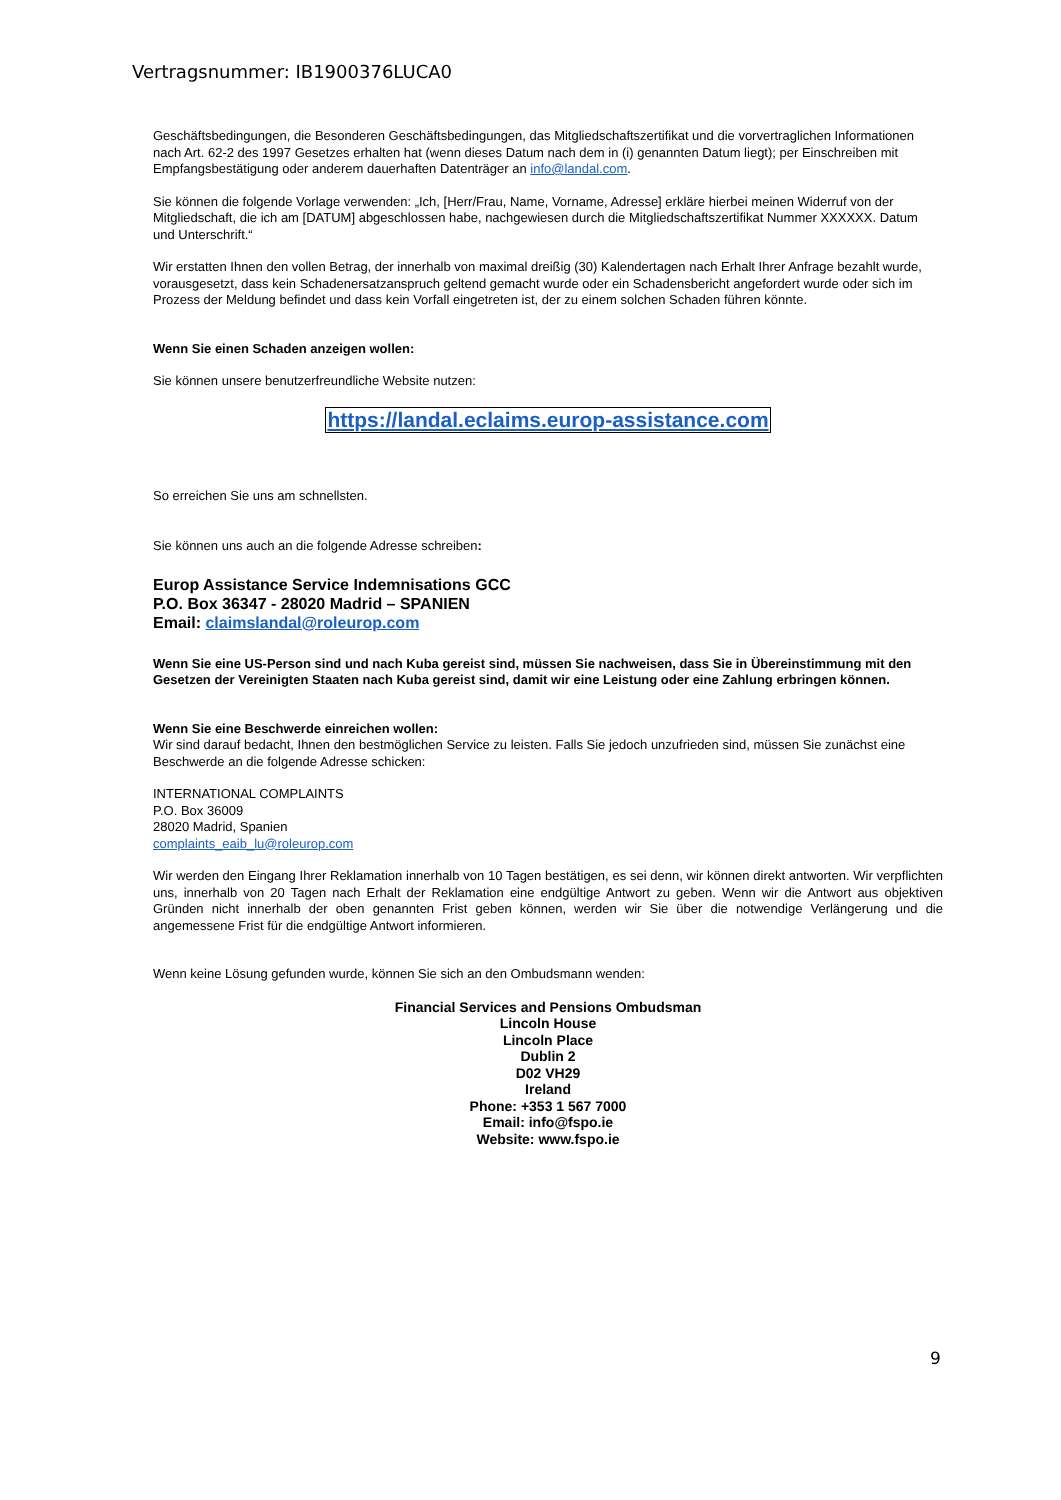Vertragsnummer: IB1900376LUCA0
Geschäftsbedingungen, die Besonderen Geschäftsbedingungen, das Mitgliedschaftszertifikat und die vorvertraglichen Informationen nach Art. 62-2 des 1997 Gesetzes erhalten hat (wenn dieses Datum nach dem in (i) genannten Datum liegt); per Einschreiben mit Empfangsbestätigung oder anderem dauerhaften Datenträger an info@landal.com.
Sie können die folgende Vorlage verwenden: „Ich, [Herr/Frau, Name, Vorname, Adresse] erkläre hierbei meinen Widerruf von der Mitgliedschaft, die ich am [DATUM] abgeschlossen habe, nachgewiesen durch die Mitgliedschaftszertifikat Nummer XXXXXX. Datum und Unterschrift.“
Wir erstatten Ihnen den vollen Betrag, der innerhalb von maximal dreißig (30) Kalendertagen nach Erhalt Ihrer Anfrage bezahlt wurde, vorausgesetzt, dass kein Schadenersatzanspruch geltend gemacht wurde oder ein Schadensbericht angefordert wurde oder sich im Prozess der Meldung befindet und dass kein Vorfall eingetreten ist, der zu einem solchen Schaden führen könnte.
Wenn Sie einen Schaden anzeigen wollen:
Sie können unsere benutzerfreundliche Website nutzen:
https://landal.eclaims.europ-assistance.com
So erreichen Sie uns am schnellsten.
Sie können uns auch an die folgende Adresse schreiben:
Europ Assistance Service Indemnisations GCC
P.O. Box 36347 - 28020 Madrid – SPANIEN
Email: claimslandal@roleurop.com
Wenn Sie eine US-Person sind und nach Kuba gereist sind, müssen Sie nachweisen, dass Sie in Übereinstimmung mit den Gesetzen der Vereinigten Staaten nach Kuba gereist sind, damit wir eine Leistung oder eine Zahlung erbringen können.
Wenn Sie eine Beschwerde einreichen wollen:
Wir sind darauf bedacht, Ihnen den bestmöglichen Service zu leisten. Falls Sie jedoch unzufrieden sind, müssen Sie zunächst eine Beschwerde an die folgende Adresse schicken:
INTERNATIONAL COMPLAINTS
P.O. Box 36009
28020 Madrid, Spanien
complaints_eaib_lu@roleurop.com
Wir werden den Eingang Ihrer Reklamation innerhalb von 10 Tagen bestätigen, es sei denn, wir können direkt antworten. Wir verpflichten uns, innerhalb von 20 Tagen nach Erhalt der Reklamation eine endgültige Antwort zu geben. Wenn wir die Antwort aus objektiven Gründen nicht innerhalb der oben genannten Frist geben können, werden wir Sie über die notwendige Verlängerung und die angemessene Frist für die endgültige Antwort informieren.
Wenn keine Lösung gefunden wurde, können Sie sich an den Ombudsmann wenden:
Financial Services and Pensions Ombudsman
Lincoln House
Lincoln Place
Dublin 2
D02 VH29
Ireland
Phone: +353 1 567 7000
Email: info@fspo.ie
Website: www.fspo.ie
9